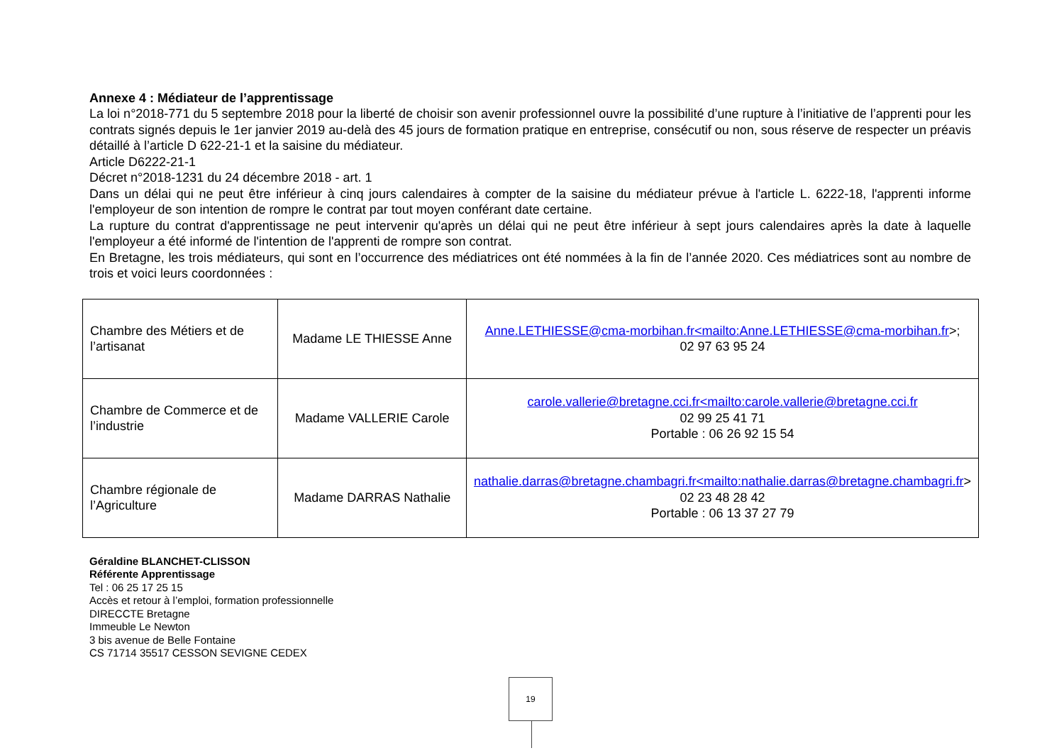Annexe 4 : Médiateur de l’apprentissage
La loi n°2018-771 du 5 septembre 2018 pour la liberté de choisir son avenir professionnel ouvre la possibilité d’une rupture à l’initiative de l’apprenti pour les contrats signés depuis le 1er janvier 2019 au-delà des 45 jours de formation pratique en entreprise, consécutif ou non, sous réserve de respecter un préavis détaillé à l’article D 622-21-1 et la saisine du médiateur.
Article D6222-21-1
Décret n°2018-1231 du 24 décembre 2018 - art. 1
Dans un délai qui ne peut être inférieur à cinq jours calendaires à compter de la saisine du médiateur prévue à l'article L. 6222-18, l'apprenti informe l'employeur de son intention de rompre le contrat par tout moyen conférant date certaine.
La rupture du contrat d'apprentissage ne peut intervenir qu'après un délai qui ne peut être inférieur à sept jours calendaires après la date à laquelle l'employeur a été informé de l'intention de l'apprenti de rompre son contrat.
En Bretagne, les trois médiateurs, qui sont en l’occurrence des médiatrices ont été nommées à la fin de l’année 2020. Ces médiatrices sont au nombre de trois et voici leurs coordonnées :
| Chambre des Métiers et de l’artisanat | Madame LE THIESSE Anne | Anne.LETHIESSE@cma-morbihan.fr<mailto:Anne.LETHIESSE@cma-morbihan.fr >; 02 97 63 95 24 |
| Chambre de Commerce et de l’industrie | Madame VALLERIE Carole | carole.vallerie@bretagne.cci.fr<mailto:carole.vallerie@bretagne.cci.fr 02 99 25 41 71 Portable : 06 26 92 15 54 |
| Chambre régionale de l’Agriculture | Madame DARRAS Nathalie | nathalie.darras@bretagne.chambagri.fr<mailto:nathalie.darras@bretagne.chambagri.fr > 02 23 48 28 42 Portable : 06 13 37 27 79 |
Géraldine BLANCHET-CLISSON
Référente Apprentissage
Tel : 06 25 17 25 15
Accès et retour à l’emploi, formation professionnelle
DIRECCTE Bretagne
Immeuble Le Newton
3 bis avenue de Belle Fontaine
CS 71714 35517 CESSON SEVIGNE CEDEX
19